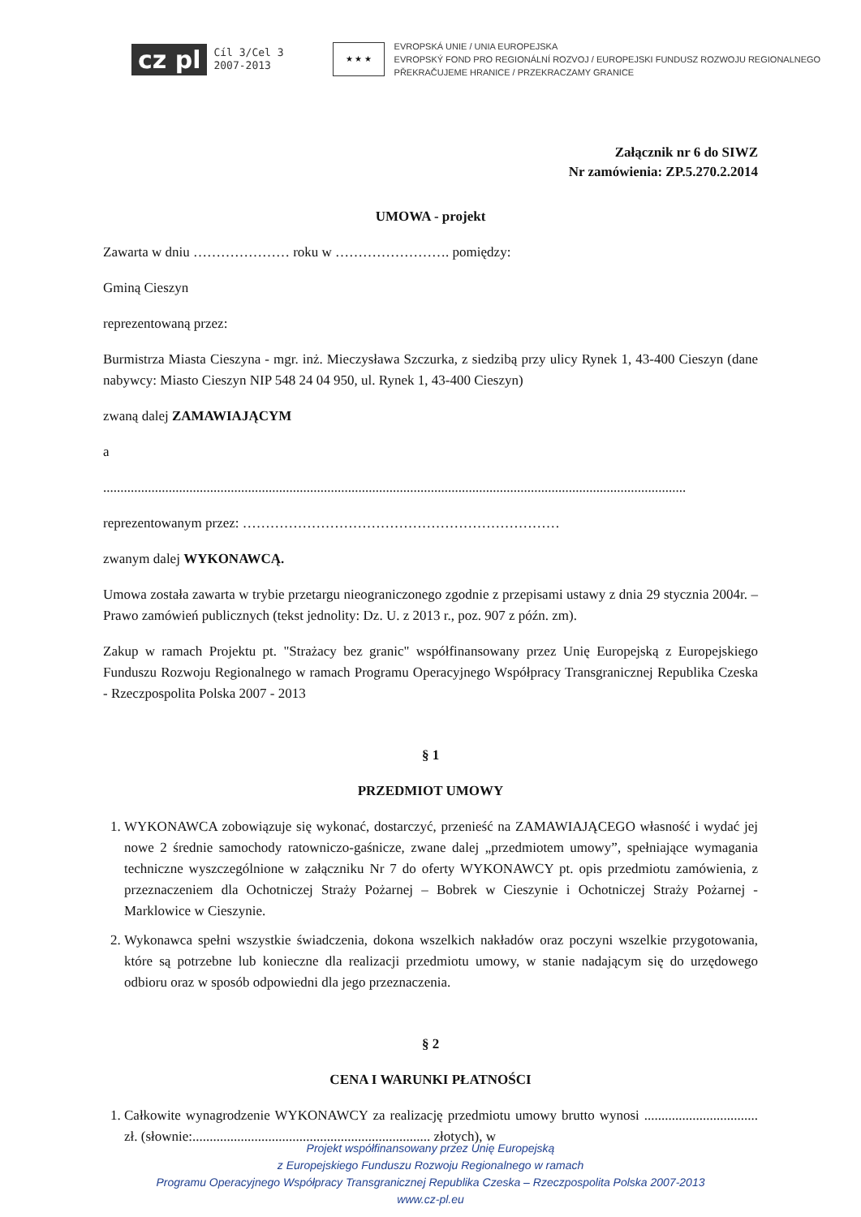cz pl Cíl 3/Cel 3
2007-2013 ★ ★ ★ EVROPSKÁ UNIE / UNIA EUROPEJSKA
EVROPSKÝ FOND PRO REGIONÁLNÍ ROZVOJ / EUROPEJSKI FUNDUSZ ROZWOJU REGIONALNEGO
PŘEKRAČUJEME HRANICE / PRZEKRACZAMY GRANICE
Załącznik nr 6 do SIWZ
Nr zamówienia: ZP.5.270.2.2014
UMOWA - projekt
Zawarta w dniu ………………… roku w ……………………. pomiędzy:
Gminą Cieszyn
reprezentowaną przez:
Burmistrza Miasta Cieszyna - mgr. inż. Mieczysława Szczurka, z siedzibą przy ulicy Rynek 1, 43-400 Cieszyn (dane nabywcy: Miasto Cieszyn NIP 548 24 04 950, ul. Rynek 1, 43-400 Cieszyn)
zwaną dalej ZAMAWIAJĄCYM
a
.........................................................................................................................................................................
reprezentowanym przez: ……………………………………………………………
zwanym dalej WYKONAWCĄ.
Umowa została zawarta w trybie przetargu nieograniczonego zgodnie z przepisami ustawy z dnia 29 stycznia 2004r. – Prawo zamówień publicznych (tekst jednolity: Dz. U. z 2013 r., poz. 907 z późn. zm).
Zakup w ramach Projektu pt. "Strażacy bez granic" współfinansowany przez Unię Europejską z Europejskiego Funduszu Rozwoju Regionalnego w ramach Programu Operacyjnego Współpracy Transgranicznej Republika Czeska - Rzeczpospolita Polska 2007 - 2013
§ 1
PRZEDMIOT UMOWY
1. WYKONAWCA zobowiązuje się wykonać, dostarczyć, przenieść na ZAMAWIAJĄCEGO własność i wydać jej nowe 2 średnie samochody ratowniczo-gaśnicze, zwane dalej „przedmiotem umowy”, spełniające wymagania techniczne wyszczególnione w załączniku Nr 7 do oferty WYKONAWCY pt. opis przedmiotu zamówienia, z przeznaczeniem dla Ochotniczej Straży Pożarnej – Bobrek w Cieszynie i Ochotniczej Straży Pożarnej - Marklowice w Cieszynie.
2. Wykonawca spełni wszystkie świadczenia, dokona wszelkich nakładów oraz poczyni wszelkie przygotowania, które są potrzebne lub konieczne dla realizacji przedmiotu umowy, w stanie nadającym się do urzędowego odbioru oraz w sposób odpowiedni dla jego przeznaczenia.
§ 2
CENA I WARUNKI PŁATNOŚCI
1. Całkowite wynagrodzenie WYKONAWCY za realizację przedmiotu umowy brutto wynosi ................................. zł. (słownie:..................................................................... złotych), w
Projekt współfinansowany przez Unię Europejską
z Europejskiego Funduszu Rozwoju Regionalnego w ramach
Programu Operacyjnego Współpracy Transgranicznej Republika Czeska – Rzeczpospolita Polska 2007-2013
www.cz-pl.eu